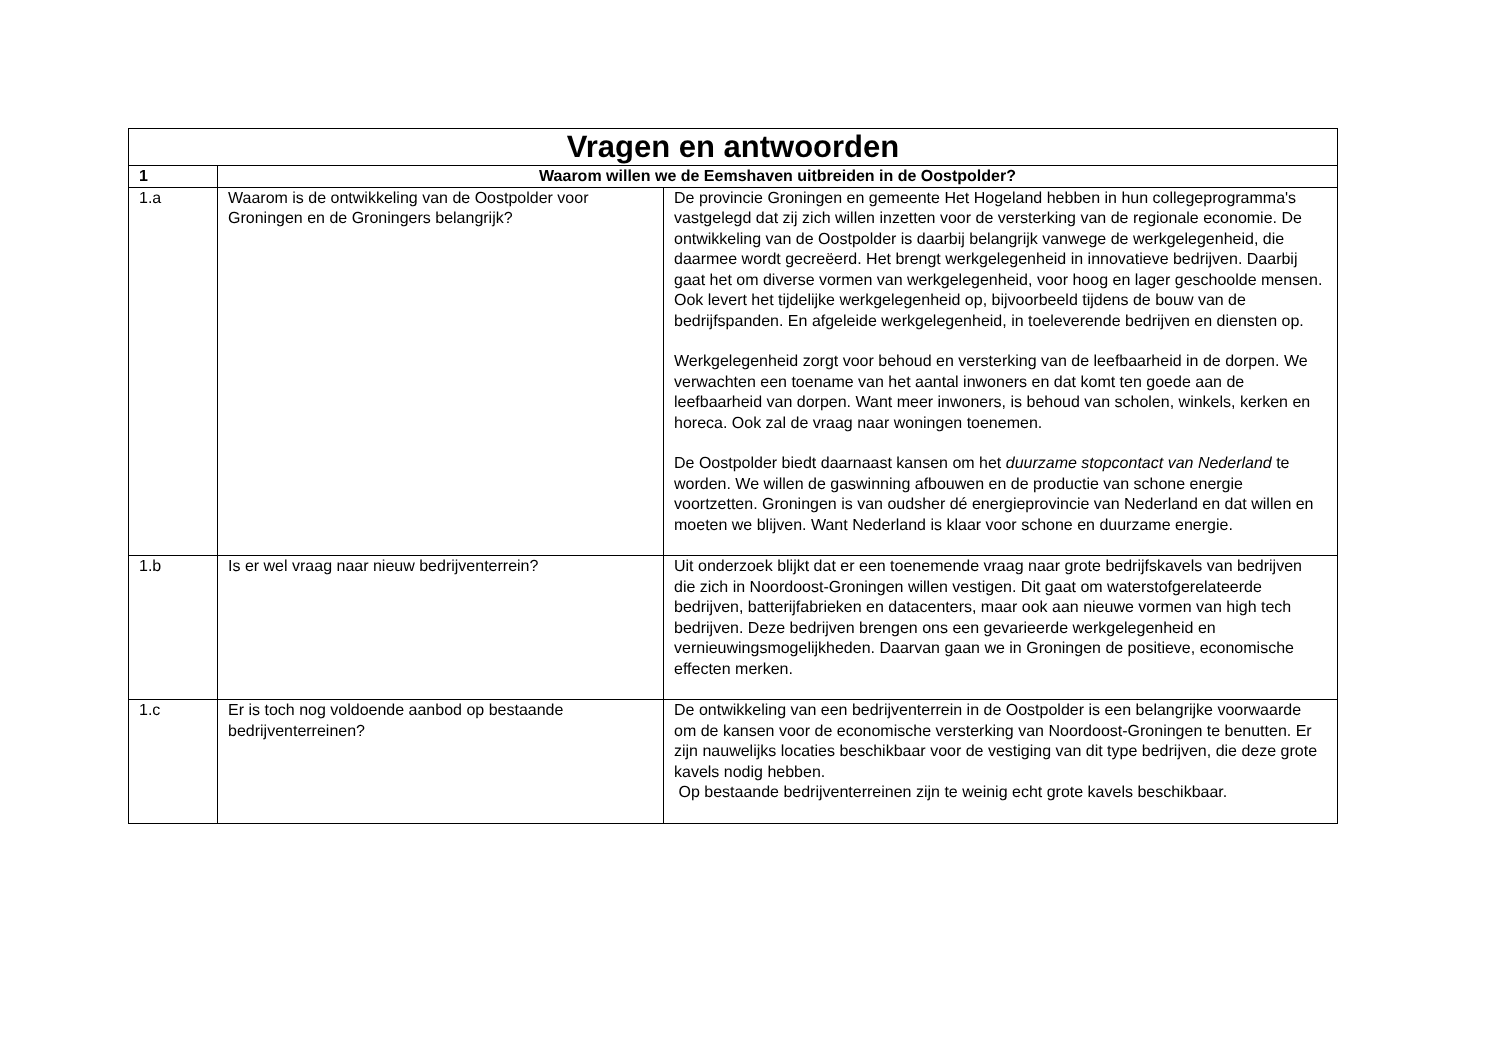| Vragen en antwoorden | | |
| 1 | Waarom willen we de Eemshaven uitbreiden in de Oostpolder? | |
| 1.a | Waarom is de ontwikkeling van de Oostpolder voor Groningen en de Groningers belangrijk? | De provincie Groningen en gemeente Het Hogeland hebben in hun collegeprogramma's vastgelegd dat zij zich willen inzetten voor de versterking van de regionale economie. De ontwikkeling van de Oostpolder is daarbij belangrijk vanwege de werkgelegenheid, die daarmee wordt gecreëerd. Het brengt werkgelegenheid in innovatieve bedrijven. Daarbij gaat het om diverse vormen van werkgelegenheid, voor hoog en lager geschoolde mensen. Ook levert het tijdelijke werkgelegenheid op, bijvoorbeeld tijdens de bouw van de bedrijfspanden. En afgeleide werkgelegenheid, in toeleverende bedrijven en diensten op. Werkgelegenheid zorgt voor behoud en versterking van de leefbaarheid in de dorpen. We verwachten een toename van het aantal inwoners en dat komt ten goede aan de leefbaarheid van dorpen. Want meer inwoners, is behoud van scholen, winkels, kerken en horeca. Ook zal de vraag naar woningen toenemen. De Oostpolder biedt daarnaast kansen om het duurzame stopcontact van Nederland te worden. We willen de gaswinning afbouwen en de productie van schone energie voortzetten. Groningen is van oudsher dé energieprovincie van Nederland en dat willen en moeten we blijven. Want Nederland is klaar voor schone en duurzame energie. |
| 1.b | Is er wel vraag naar nieuw bedrijventerrein? | Uit onderzoek blijkt dat er een toenemende vraag naar grote bedrijfskavels van bedrijven die zich in Noordoost-Groningen willen vestigen. Dit gaat om waterstofgerelateerde bedrijven, batterijfabrieken en datacenters, maar ook aan nieuwe vormen van high tech bedrijven. Deze bedrijven brengen ons een gevarieerde werkgelegenheid en vernieuwingsmogelijkheden. Daarvan gaan we in Groningen de positieve, economische effecten merken. |
| 1.c | Er is toch nog voldoende aanbod op bestaande bedrijventerreinen? | De ontwikkeling van een bedrijventerrein in de Oostpolder is een belangrijke voorwaarde om de kansen voor de economische versterking van Noordoost-Groningen te benutten. Er zijn nauwelijks locaties beschikbaar voor de vestiging van dit type bedrijven, die deze grote kavels nodig hebben. Op bestaande bedrijventerreinen zijn te weinig echt grote kavels beschikbaar. |